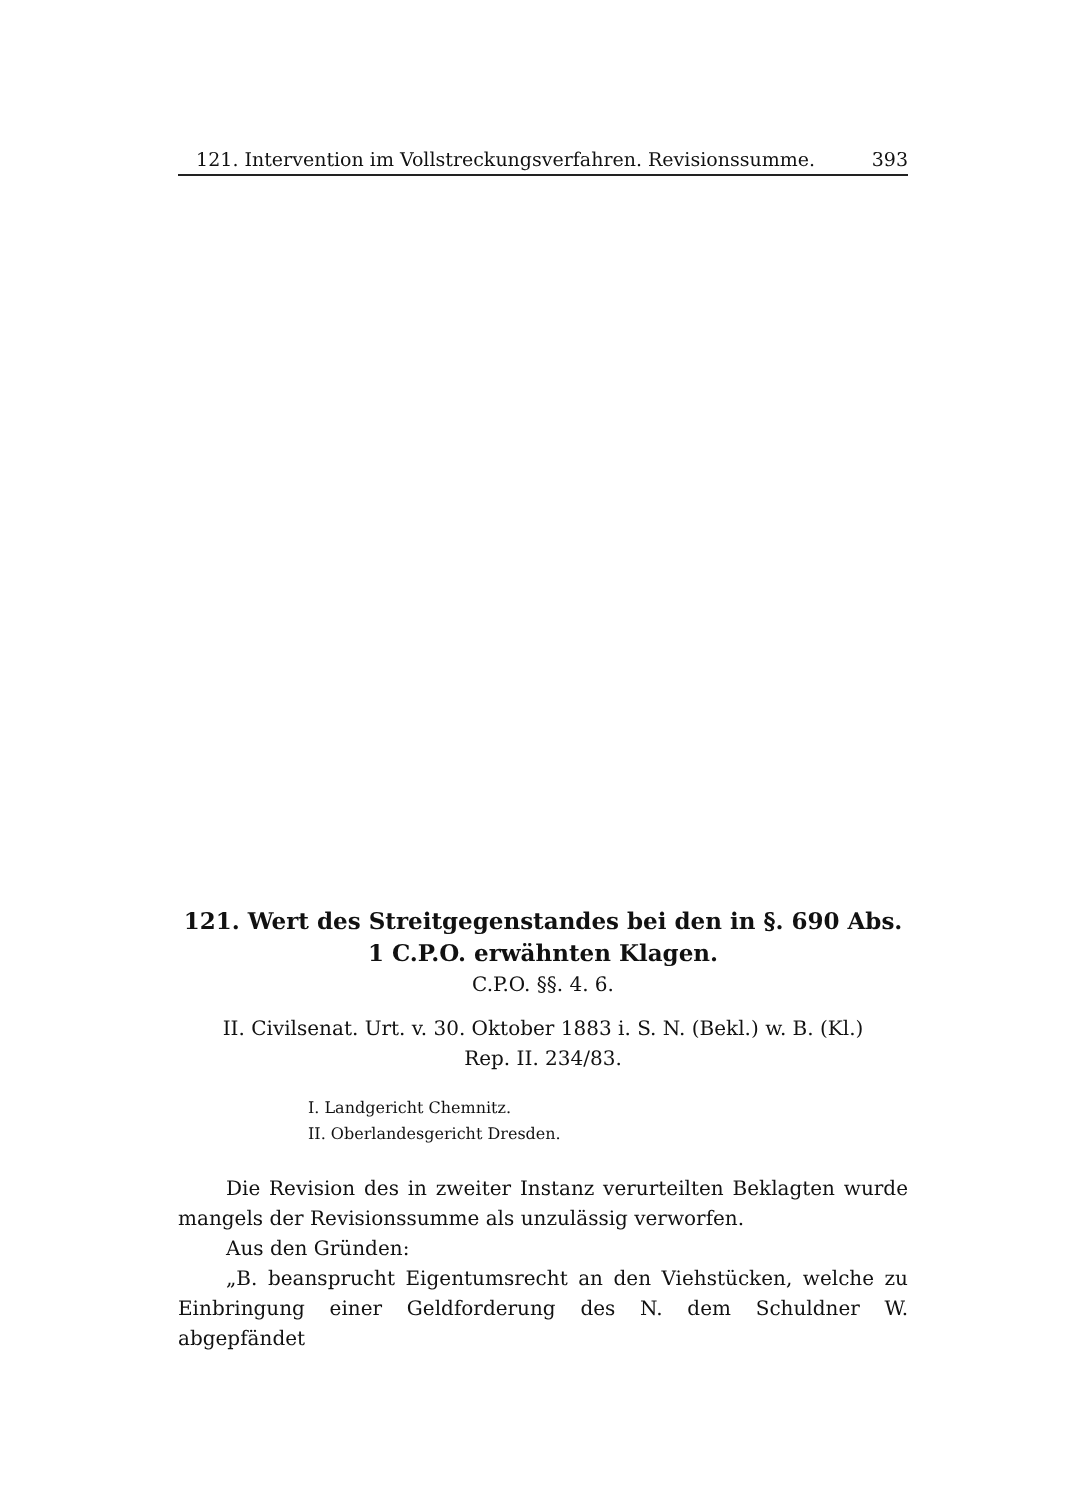121. Intervention im Vollstreckungsverfahren. Revisionssumme. 393
121. Wert des Streitgegenstandes bei den in §. 690 Abs. 1 C.P.O. erwähnten Klagen.
C.P.O. §§. 4. 6.
II. Civilsenat. Urt. v. 30. Oktober 1883 i. S. N. (Bekl.) w. B. (Kl.)
Rep. II. 234/83.
I. Landgericht Chemnitz.
II. Oberlandesgericht Dresden.
Die Revision des in zweiter Instanz verurteilten Beklagten wurde mangels der Revisionssumme als unzulässig verworfen.
Aus den Gründen:
„B. beansprucht Eigentumsrecht an den Viehstücken, welche zu Einbringung einer Geldforderung des N. dem Schuldner W. abgepfändet